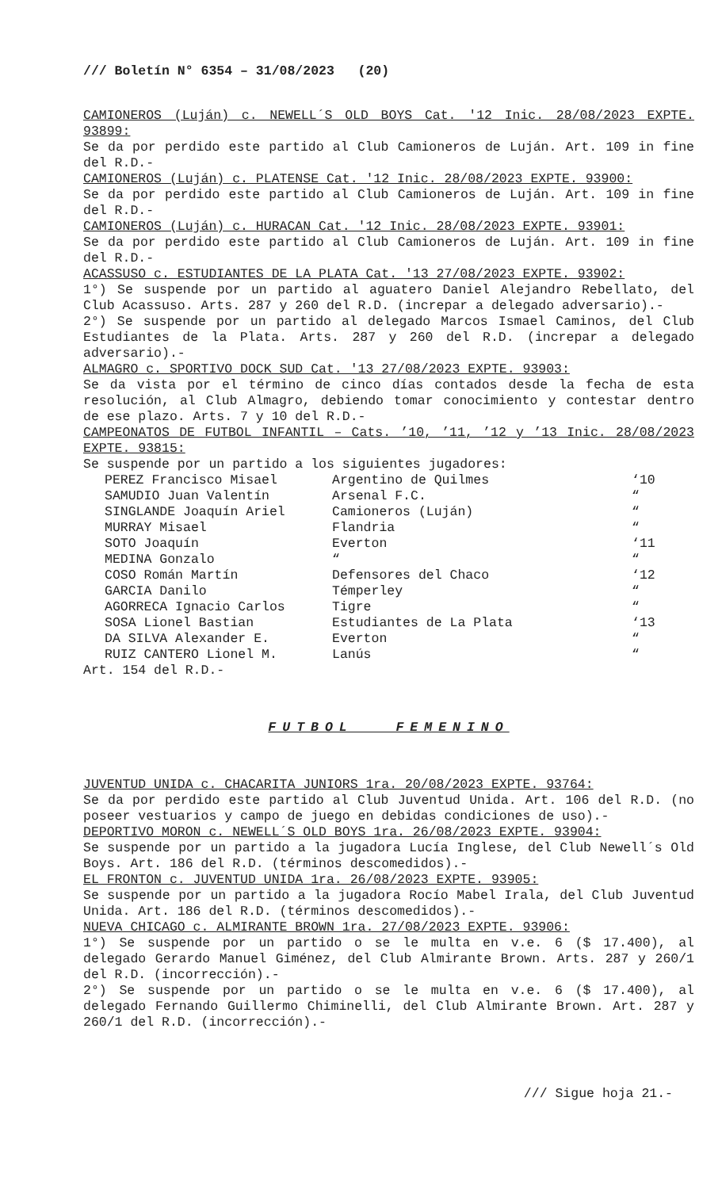/// Boletín N° 6354 – 31/08/2023 (20)
CAMIONEROS (Luján) c. NEWELL´S OLD BOYS Cat. '12 Inic. 28/08/2023 EXPTE. 93899:
Se da por perdido este partido al Club Camioneros de Luján. Art. 109 in fine del R.D.-
CAMIONEROS (Luján) c. PLATENSE Cat. '12 Inic. 28/08/2023 EXPTE. 93900:
Se da por perdido este partido al Club Camioneros de Luján. Art. 109 in fine del R.D.-
CAMIONEROS (Luján) c. HURACAN Cat. '12 Inic. 28/08/2023 EXPTE. 93901:
Se da por perdido este partido al Club Camioneros de Luján. Art. 109 in fine del R.D.-
ACASSUSO c. ESTUDIANTES DE LA PLATA Cat. '13 27/08/2023 EXPTE. 93902:
1°) Se suspende por un partido al aguatero Daniel Alejandro Rebellato, del Club Acassuso. Arts. 287 y 260 del R.D. (increpar a delegado adversario).-
2°) Se suspende por un partido al delegado Marcos Ismael Caminos, del Club Estudiantes de la Plata. Arts. 287 y 260 del R.D. (increpar a delegado adversario).-
ALMAGRO c. SPORTIVO DOCK SUD Cat. '13 27/08/2023 EXPTE. 93903:
Se da vista por el término de cinco días contados desde la fecha de esta resolución, al Club Almagro, debiendo tomar conocimiento y contestar dentro de ese plazo. Arts. 7 y 10 del R.D.-
CAMPEONATOS DE FUTBOL INFANTIL – Cats. ’10, ’11, ’12 y ’13 Inic. 28/08/2023 EXPTE. 93815:
Se suspende por un partido a los siguientes jugadores:
| PEREZ Francisco Misael | Argentino de Quilmes | ‘10 |
| SAMUDIO Juan Valentín | Arsenal F.C. | “ |
| SINGLANDE Joaquín Ariel | Camioneros (Luján) | “ |
| MURRAY Misael | Flandria | “ |
| SOTO Joaquín | Everton | ‘11 |
| MEDINA Gonzalo | “ | “ |
| COSO Román Martín | Defensores del Chaco | ‘12 |
| GARCIA Danilo | Témperley | “ |
| AGORRECA Ignacio Carlos | Tigre | “ |
| SOSA Lionel Bastian | Estudiantes de La Plata | ‘13 |
| DA SILVA Alexander E. | Everton | “ |
| RUIZ CANTERO Lionel M. | Lanús | “ |
Art. 154 del R.D.-
FUTBOL FEMENINO
JUVENTUD UNIDA c. CHACARITA JUNIORS 1ra. 20/08/2023 EXPTE. 93764:
Se da por perdido este partido al Club Juventud Unida. Art. 106 del R.D. (no poseer vestuarios y campo de juego en debidas condiciones de uso).-
DEPORTIVO MORON c. NEWELL´S OLD BOYS 1ra. 26/08/2023 EXPTE. 93904:
Se suspende por un partido a la jugadora Lucía Inglese, del Club Newell´s Old Boys. Art. 186 del R.D. (términos descomedidos).-
EL FRONTON c. JUVENTUD UNIDA 1ra. 26/08/2023 EXPTE. 93905:
Se suspende por un partido a la jugadora Rocío Mabel Irala, del Club Juventud Unida. Art. 186 del R.D. (términos descomedidos).-
NUEVA CHICAGO c. ALMIRANTE BROWN 1ra. 27/08/2023 EXPTE. 93906:
1°) Se suspende por un partido o se le multa en v.e. 6 ($ 17.400), al delegado Gerardo Manuel Giménez, del Club Almirante Brown. Arts. 287 y 260/1 del R.D. (incorrección).-
2°) Se suspende por un partido o se le multa en v.e. 6 ($ 17.400), al delegado Fernando Guillermo Chiminelli, del Club Almirante Brown. Art. 287 y 260/1 del R.D. (incorrección).-
/// Sigue hoja 21.-